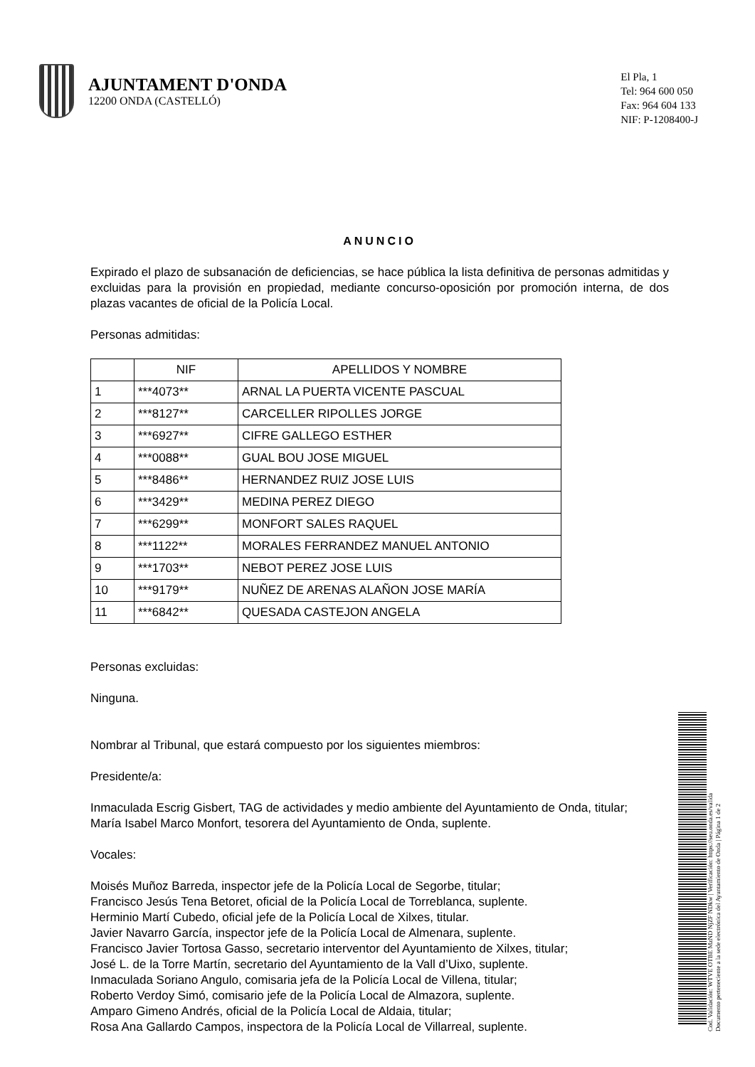AJUNTAMENT D'ONDA
12200 ONDA (CASTELLÓ)
El Pla, 1
Tel: 964 600 050
Fax: 964 604 133
NIF: P-1208400-J
ANUNCIO
Expirado el plazo de subsanación de deficiencias, se hace pública la lista definitiva de personas admitidas y excluidas para la provisión en propiedad, mediante concurso-oposición por promoción interna, de dos plazas vacantes de oficial de la Policía Local.
Personas admitidas:
| | NIF | APELLIDOS Y NOMBRE |
| --- | --- | --- |
| 1 | ***4073** | ARNAL LA PUERTA VICENTE PASCUAL |
| 2 | ***8127** | CARCELLER RIPOLLES JORGE |
| 3 | ***6927** | CIFRE GALLEGO ESTHER |
| 4 | ***0088** | GUAL BOU JOSE MIGUEL |
| 5 | ***8486** | HERNANDEZ RUIZ JOSE LUIS |
| 6 | ***3429** | MEDINA PEREZ DIEGO |
| 7 | ***6299** | MONFORT SALES RAQUEL |
| 8 | ***1122** | MORALES FERRANDEZ MANUEL ANTONIO |
| 9 | ***1703** | NEBOT PEREZ JOSE LUIS |
| 10 | ***9179** | NUÑEZ DE ARENAS ALAÑON JOSE MARÍA |
| 11 | ***6842** | QUESADA CASTEJON ANGELA |
Personas excluidas:
Ninguna.
Nombrar al Tribunal, que estará compuesto por los siguientes miembros:
Presidente/a:
Inmaculada Escrig Gisbert, TAG de actividades y medio ambiente del Ayuntamiento de Onda, titular;
María Isabel Marco Monfort, tesorera del Ayuntamiento de Onda, suplente.
Vocales:
Moisés Muñoz Barreda, inspector jefe de la Policía Local de Segorbe, titular;
Francisco Jesús Tena Betoret, oficial de la Policía Local de Torreblanca, suplente.
Herminio Martí Cubedo, oficial jefe de la Policía Local de Xilxes, titular.
Javier Navarro García, inspector jefe de la Policía Local de Almenara, suplente.
Francisco Javier Tortosa Gasso, secretario interventor del Ayuntamiento de Xilxes, titular;
José L. de la Torre Martín, secretario del Ayuntamiento de la Vall d’Uixo, suplente.
Inmaculada Soriano Angulo, comisaria jefa de la Policía Local de Villena, titular;
Roberto Verdoy Simó, comisario jefe de la Policía Local de Almazora, suplente.
Amparo Gimeno Andrés, oficial de la Policía Local de Aldaia, titular;
Rosa Ana Gallardo Campos, inspectora de la Policía Local de Villarreal, suplente.
Cod. Validación: WTVE OTBE MzND NjZF NDkw | Verificación: https://seu.onda.es/valida
Documento perteneciente a la sede electrónica del Ayuntamiento de Onda | Página 1 de 2